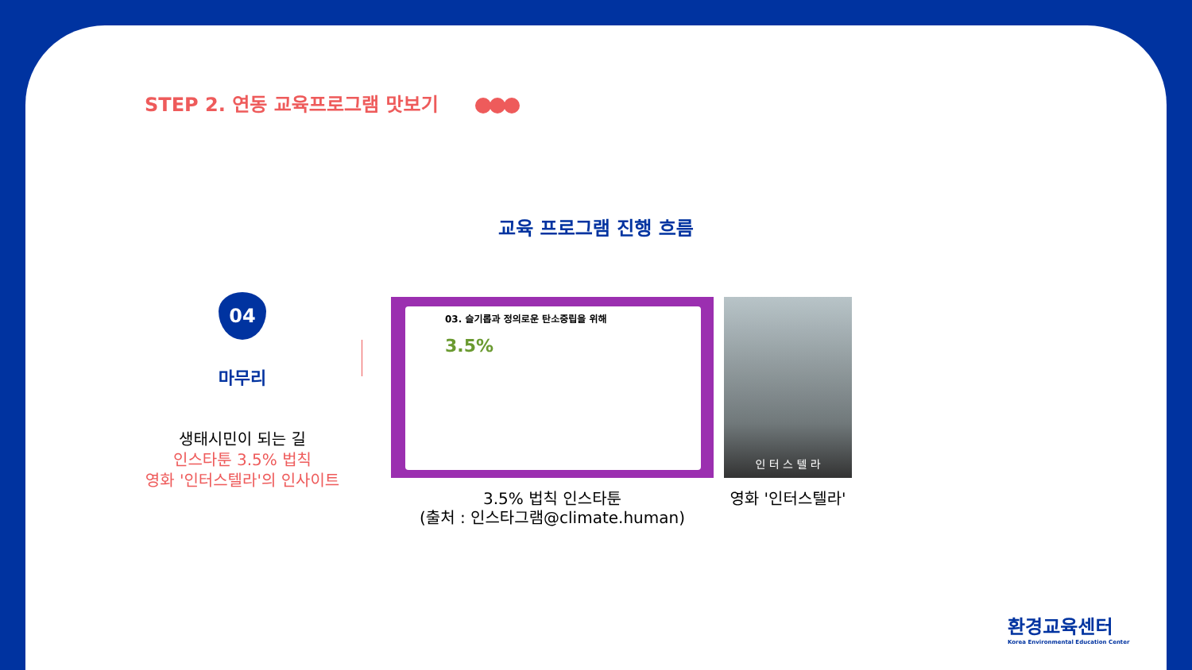STEP 2. 연동 교육프로그램 맛보기
교육 프로그램 진행 흐름
04
마무리
생태시민이 되는 길
인스타툰 3.5% 법칙
영화 '인터스텔라'의 인사이트
03. 슬기롭과 정의로운 탄소중립을 위해
3.5%
인 터 스 텔 라
3.5% 법칙 인스타툰
(출처 : 인스타그램@climate.human)
영화 '인터스텔라'
환경교육센터
Korea Environmental Education Center